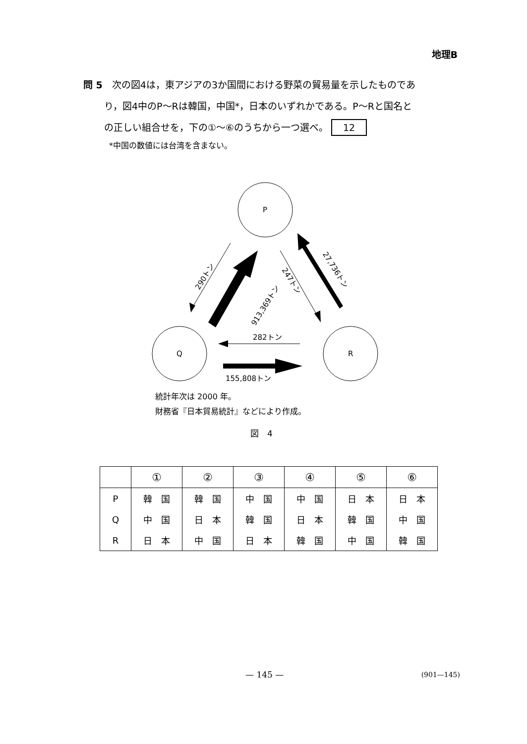地理B
問 5　次の図4は，東アジアの3か国間における野菜の貿易量を示したものであ
り，図4中のP～Rは韓国，中国*，日本のいずれかである。P～Rと国名と
の正しい組合せを，下の①～⑥のうちから一つ選べ。 12
*中国の数値には台湾を含まない。
P
Q
R
290トン
913,369トン
247トン
27,736トン
282トン
155,808トン
統計年次は 2000 年。
財務省『日本貿易統計』などにより作成。
図　4
| | ① | ② | ③ | ④ | ⑤ | ⑥ |
| --- | --- | --- | --- | --- | --- | --- |
| P | 韓 国 | 韓 国 | 中 国 | 中 国 | 日 本 | 日 本 |
| Q | 中 国 | 日 本 | 韓 国 | 日 本 | 韓 国 | 中 国 |
| R | 日 本 | 中 国 | 日 本 | 韓 国 | 中 国 | 韓 国 |
— 145 — (901—145)